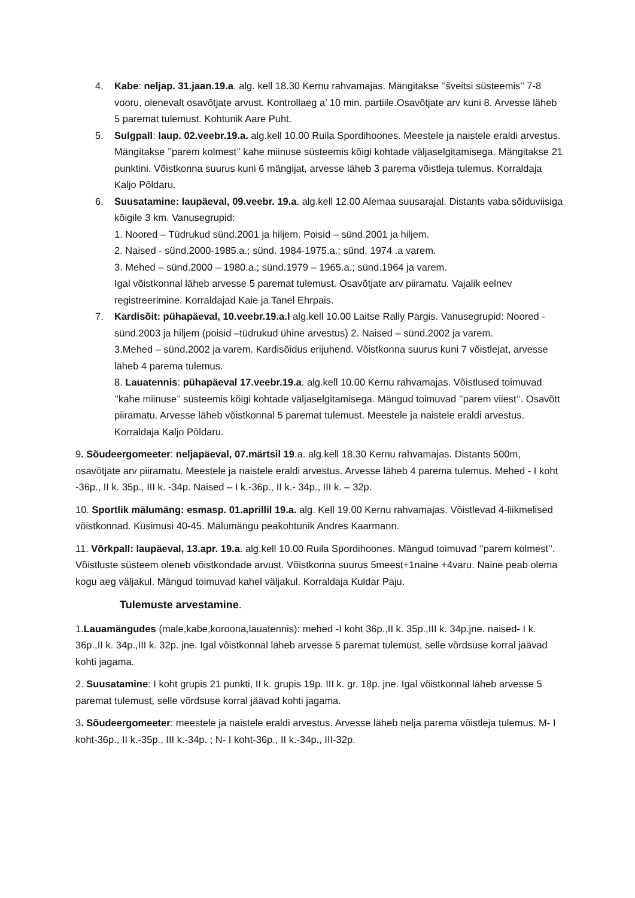4. Kabe: neljap. 31.jaan.19.a. alg. kell 18.30 Kernu rahvamajas. Mängitakse ’’šveitsi süsteemis’’ 7-8 vooru, olenevalt osavõtjate arvust. Kontrollaeg a’ 10 min. partiile.Osavõtjate arv kuni 8. Arvesse läheb 5 paremat tulemust. Kohtunik Aare Puht.
5. Sulgpall: laup. 02.veebr.19.a. alg.kell 10.00 Ruila Spordihoones. Meestele ja naistele eraldi arvestus. Mängitakse ’’parem kolmest’’ kahe miinuse süsteemis kõigi kohtade väljaselgitamisega. Mängitakse 21 punktini. Võistkonna suurus kuni 6 mängijat, arvesse läheb 3 parema võistleja tulemus. Korraldaja Kaljo Põldaru.
6. Suusatamine: laupäeval, 09.veebr. 19.a. alg.kell 12.00 Alemaa suusarajal. Distants vaba sõiduviisiga kõigile 3 km. Vanusegrupid:
1. Noored – Tüdrukud sünd.2001 ja hiljem. Poisid – sünd.2001 ja hiljem.
2. Naised - sünd.2000-1985.a.; sünd. 1984-1975.a.; sünd. 1974 .a varem.
3. Mehed – sünd.2000 – 1980.a.; sünd.1979 – 1965.a.; sünd.1964 ja varem.
Igal võistkonnal läheb arvesse 5 paremat tulemust. Osavõtjate arv piiramatu. Vajalik eelnev registreerimine. Korraldajad Kaie ja Tanel Ehrpais.
7. Kardisõit: pühapäeval, 10.veebr.19.a.l alg.kell 10.00 Laitse Rally Pargis. Vanusegrupid: Noored - sünd.2003 ja hiljem (poisid –tüdrukud ühine arvestus) 2. Naised – sünd.2002 ja varem.
3.Mehed – sünd.2002 ja varem. Kardisõidus erijuhend. Võistkonna suurus kuni 7 võistlejat, arvesse läheb 4 parema tulemus.
8. Lauatennis: pühapäeval 17.veebr.19.a. alg.kell 10.00 Kernu rahvamajas. Võistlused toimuvad ’’kahe miinuse’’ süsteemis kõigi kohtade väljaselgitamisega. Mängud toimuvad ’’parem viiest’’. Osavõtt piiramatu. Arvesse läheb võistkonnal 5 paremat tulemust. Meestele ja naistele eraldi arvestus. Korraldaja Kaljo Põldaru.
9. Sõudeergomeeter: neljapäeval, 07.märtsil 19.a. alg.kell 18.30 Kernu rahvamajas. Distants 500m, osavõtjate arv piiramatu. Meestele ja naistele eraldi arvestus. Arvesse läheb 4 parema tulemus. Mehed - I koht -36p., II k. 35p., III k. -34p. Naised – I k.-36p., II k.- 34p., III k. – 32p.
10. Sportlik mälumäng: esmasp. 01.aprillil 19.a. alg. Kell 19.00 Kernu rahvamajas. Võistlevad 4-liikmelised võistkonnad. Küsimusi 40-45. Mälumängu peakohtunik Andres Kaarmann.
11. Võrkpall: laupäeval, 13.apr. 19.a. alg.kell 10.00 Ruila Spordihoones. Mängud toimuvad ’’parem kolmest’’. Võistluste süsteem oleneb võistkondade arvust. Võistkonna suurus 5meest+1naine +4varu. Naine peab olema kogu aeg väljakul. Mängud toimuvad kahel väljakul. Korraldaja Kuldar Paju.
Tulemuste arvestamine.
1.Lauamängudes (male,kabe,koroona,lauatennis): mehed -I koht 36p.,II k. 35p.,III k. 34p.jne. naised- I k. 36p.,II k. 34p.,III k. 32p. jne. Igal võistkonnal läheb arvesse 5 paremat tulemust, selle võrdsuse korral jäävad kohti jagama.
2. Suusatamine: I koht grupis 21 punkti, II k. grupis 19p. III k. gr. 18p. jne. Igal võistkonnal läheb arvesse 5 paremat tulemust, selle võrdsuse korral jäävad kohti jagama.
3. Sõudeergomeeter: meestele ja naistele eraldi arvestus. Arvesse läheb nelja parema võistleja tulemus. M- I koht-36p., II k.-35p., III k.-34p. ; N- I koht-36p., II k.-34p., III-32p.